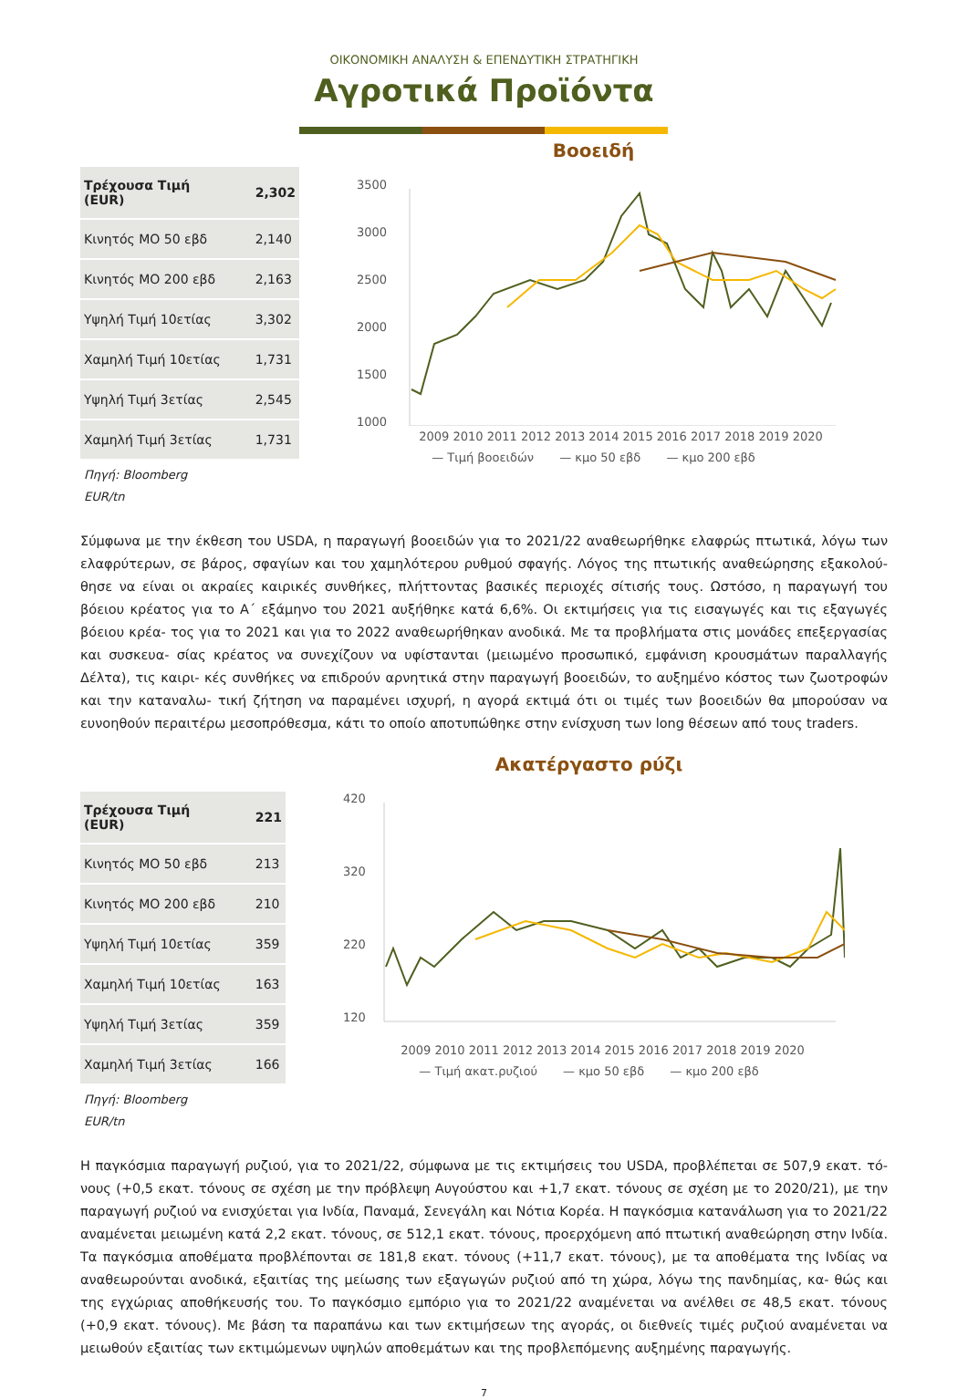ΟΙΚΟΝΟΜΙΚΗ ΑΝΑΛΥΣΗ & ΕΠΕΝΔΥΤΙΚΗ ΣΤΡΑΤΗΓΙΚΗ
Αγροτικά Προϊόντα
| Τρέχουσα Τιμή (EUR) | 2,302 |
| Κινητός ΜΟ 50 εβδ | 2,140 |
| Κινητός ΜΟ 200 εβδ | 2,163 |
| Υψηλή Τιμή 10ετίας | 3,302 |
| Χαμηλή Τιμή 10ετίας | 1,731 |
| Υψηλή Τιμή 3ετίας | 2,545 |
| Χαμηλή Τιμή 3ετίας | 1,731 |
Πηγή: Bloomberg
EUR/tn
Βοοειδή
3500
3000
2500
2000
1500
1000
2009 2010 2011 2012 2013 2014 2015 2016 2017 2018 2019 2020
— Τιμή βοοειδών — κμο 50 εβδ — κμο 200 εβδ
Σύμφωνα με την έκθεση του USDA, η παραγωγή βοοειδών για το 2021/22 αναθεωρήθηκε ελαφρώς πτωτικά, λόγω των ελαφρύτερων, σε βάρος, σφαγίων και του χαμηλότερου ρυθμού σφαγής. Λόγος της πτωτικής αναθεώρησης εξακολού- θησε να είναι οι ακραίες καιρικές συνθήκες, πλήττοντας βασικές περιοχές σίτισής τους. Ωστόσο, η παραγωγή του βόειου κρέατος για το Α΄ εξάμηνο του 2021 αυξήθηκε κατά 6,6%. Οι εκτιμήσεις για τις εισαγωγές και τις εξαγωγές βόειου κρέα- τος για το 2021 και για το 2022 αναθεωρήθηκαν ανοδικά. Με τα προβλήματα στις μονάδες επεξεργασίας και συσκευα- σίας κρέατος να συνεχίζουν να υφίστανται (μειωμένο προσωπικό, εμφάνιση κρουσμάτων παραλλαγής Δέλτα), τις καιρι- κές συνθήκες να επιδρούν αρνητικά στην παραγωγή βοοειδών, το αυξημένο κόστος των ζωοτροφών και την καταναλω- τική ζήτηση να παραμένει ισχυρή, η αγορά εκτιμά ότι οι τιμές των βοοειδών θα μπορούσαν να ευνοηθούν περαιτέρω μεσοπρόθεσμα, κάτι το οποίο αποτυπώθηκε στην ενίσχυση των long θέσεων από τους traders.
| Τρέχουσα Τιμή (EUR) | 221 |
| Κινητός ΜΟ 50 εβδ | 213 |
| Κινητός ΜΟ 200 εβδ | 210 |
| Υψηλή Τιμή 10ετίας | 359 |
| Χαμηλή Τιμή 10ετίας | 163 |
| Υψηλή Τιμή 3ετίας | 359 |
| Χαμηλή Τιμή 3ετίας | 166 |
Πηγή: Bloomberg
EUR/tn
Ακατέργαστο ρύζι
420
320
220
120
2009 2010 2011 2012 2013 2014 2015 2016 2017 2018 2019 2020
— Τιμή ακατ.ρυζιού — κμο 50 εβδ — κμο 200 εβδ
Η παγκόσμια παραγωγή ρυζιού, για το 2021/22, σύμφωνα με τις εκτιμήσεις του USDA, προβλέπεται σε 507,9 εκατ. τό- νους (+0,5 εκατ. τόνους σε σχέση με την πρόβλεψη Αυγούστου και +1,7 εκατ. τόνους σε σχέση με το 2020/21), με την παραγωγή ρυζιού να ενισχύεται για Ινδία, Παναμά, Σενεγάλη και Νότια Κορέα. Η παγκόσμια κατανάλωση για το 2021/22 αναμένεται μειωμένη κατά 2,2 εκατ. τόνους, σε 512,1 εκατ. τόνους, προερχόμενη από πτωτική αναθεώρηση στην Ινδία. Τα παγκόσμια αποθέματα προβλέπονται σε 181,8 εκατ. τόνους (+11,7 εκατ. τόνους), με τα αποθέματα της Ινδίας να αναθεωρούνται ανοδικά, εξαιτίας της μείωσης των εξαγωγών ρυζιού από τη χώρα, λόγω της πανδημίας, κα- θώς και της εγχώριας αποθήκευσής του. Το παγκόσμιο εμπόριο για το 2021/22 αναμένεται να ανέλθει σε 48,5 εκατ. τόνους (+0,9 εκατ. τόνους). Με βάση τα παραπάνω και των εκτιμήσεων της αγοράς, οι διεθνείς τιμές ρυζιού αναμένεται να μειωθούν εξαιτίας των εκτιμώμενων υψηλών αποθεμάτων και της προβλεπόμενης αυξημένης παραγωγής.
7